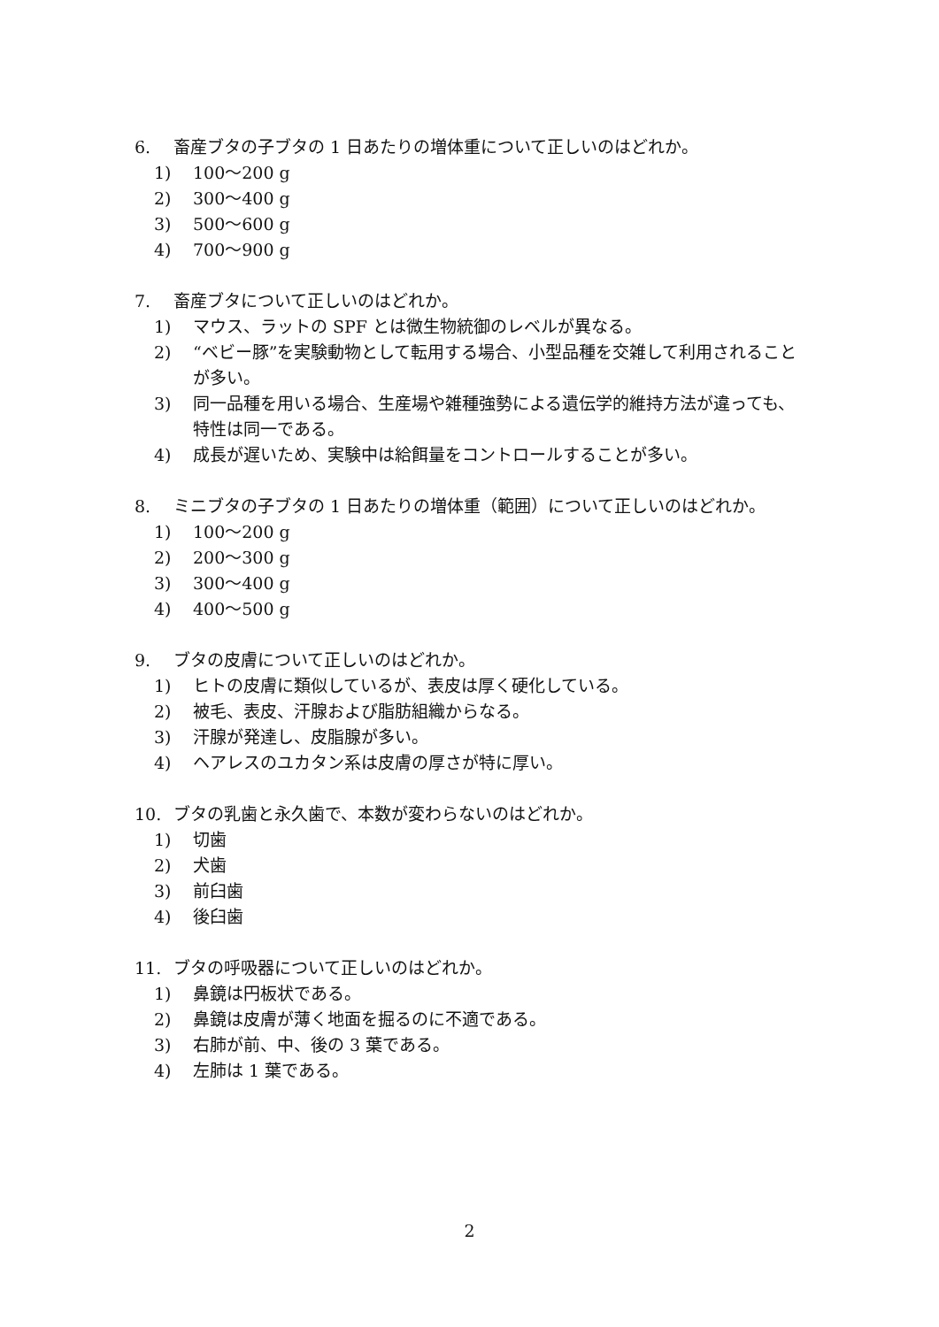6. 畜産ブタの子ブタの 1 日あたりの増体重について正しいのはどれか。
1) 100～200 g
2) 300～400 g
3) 500～600 g
4) 700～900 g
7. 畜産ブタについて正しいのはどれか。
1) マウス、ラットの SPF とは微生物統御のレベルが異なる。
2) “ベビー豚”を実験動物として転用する場合、小型品種を交雑して利用されることが多い。
3) 同一品種を用いる場合、生産場や雑種強勢による遺伝学的維持方法が違っても、特性は同一である。
4) 成長が遅いため、実験中は給餌量をコントロールすることが多い。
8. ミニブタの子ブタの 1 日あたりの増体重（範囲）について正しいのはどれか。
1) 100～200 g
2) 200～300 g
3) 300～400 g
4) 400～500 g
9. ブタの皮膚について正しいのはどれか。
1) ヒトの皮膚に類似しているが、表皮は厚く硬化している。
2) 被毛、表皮、汗腺および脂肪組織からなる。
3) 汗腺が発達し、皮脂腺が多い。
4) ヘアレスのユカタン系は皮膚の厚さが特に厚い。
10. ブタの乳歯と永久歯で、本数が変わらないのはどれか。
1) 切歯
2) 犬歯
3) 前臼歯
4) 後臼歯
11. ブタの呼吸器について正しいのはどれか。
1) 鼻鏡は円板状である。
2) 鼻鏡は皮膚が薄く地面を掘るのに不適である。
3) 右肺が前、中、後の 3 葉である。
4) 左肺は 1 葉である。
2